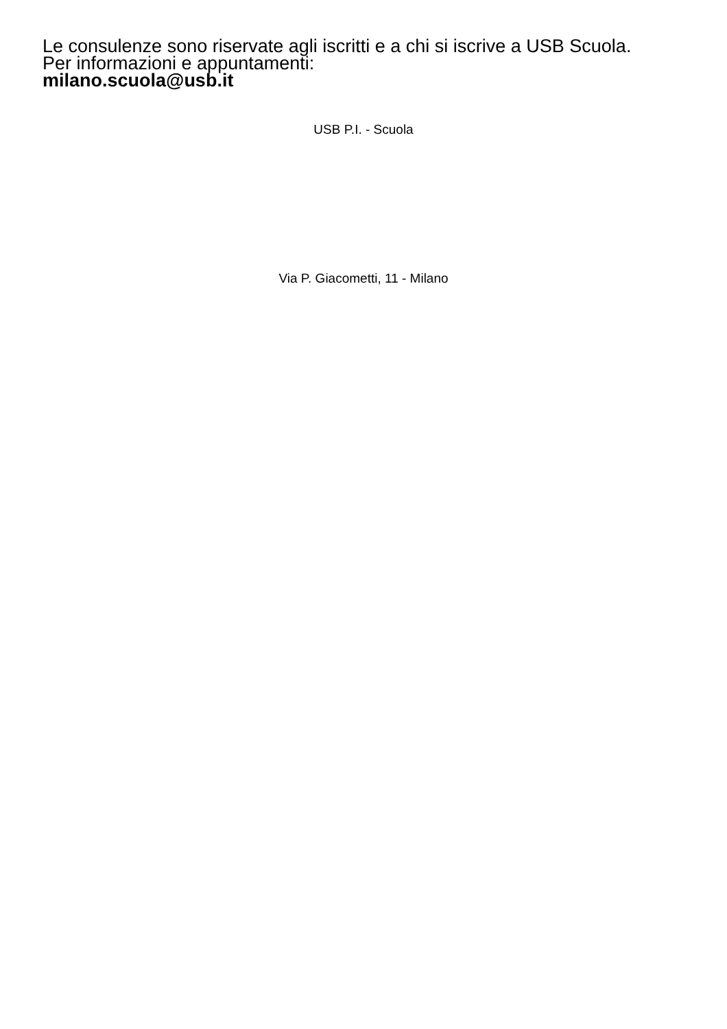Le consulenze sono riservate agli iscritti e a chi si iscrive a USB Scuola.
Per informazioni e appuntamenti:
milano.scuola@usb.it
USB P.I. - Scuola
Via P. Giacometti, 11 - Milano